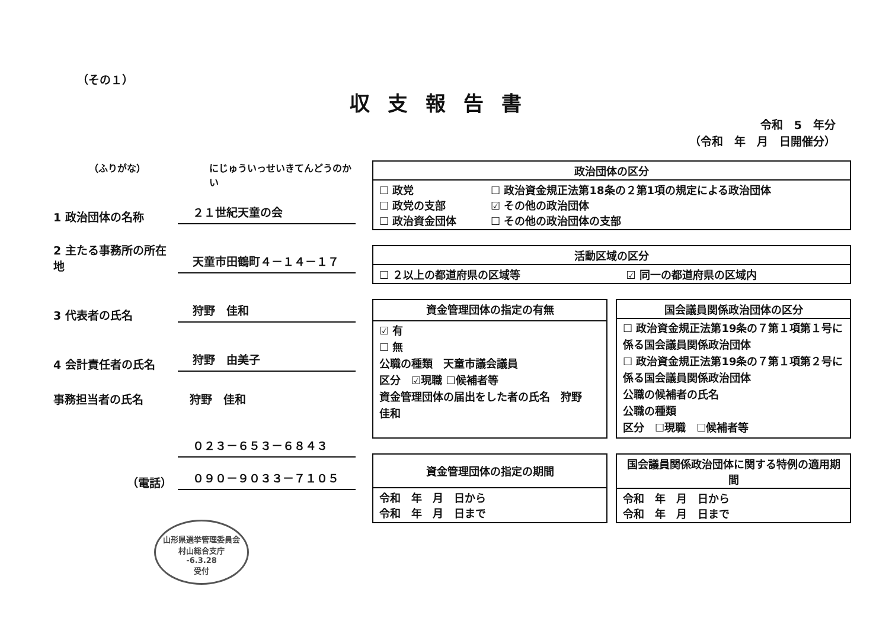（その１）
収支報告書
令和　5　年分
（令和　年　月　日開催分）
（ふりがな） にじゅういっせいきてんどうのかい
1 政治団体の名称 ２１世紀天童の会
2 主たる事務所の所在地 天童市田鶴町４－１４－１７
3 代表者の氏名 狩野　佳和
4 会計責任者の氏名 狩野　由美子
事務担当者の氏名 狩野　佳和
０２３－６５３－６８４３
（電話） ０９０－９０３３－７１０５
山形県選挙管理委員会
村山総合支庁
-6.3.28
受付
| 政治団体の区分 | |
| --- | --- |
| ☐ 政党 ☐ 政党の支部 ☐ 政治資金団体 | ☐ 政治資金規正法第18条の２第1項の規定による政治団体 ☑ その他の政治団体 ☐ その他の政治団体の支部 |
| 活動区域の区分 | |
| --- | --- |
| ☐ ２以上の都道府県の区域等 | ☑ 同一の都道府県の区域内 |
| 資金管理団体の指定の有無 |
| --- |
| ☑ 有 ☐ 無 公職の種類 天童市議会議員 区分 ☑現職 ☐候補者等 資金管理団体の届出をした者の氏名 狩野 佳和 |
| 国会議員関係政治団体の区分 |
| --- |
| ☐ 政治資金規正法第19条の７第１項第１号に係る国会議員関係政治団体 ☐ 政治資金規正法第19条の７第１項第２号に係る国会議員関係政治団体 公職の候補者の氏名 公職の種類 区分 ☐現職 ☐候補者等 |
| 資金管理団体の指定の期間 |
| --- |
| 令和 年 月 日から 令和 年 月 日まで |
| 国会議員関係政治団体に関する特例の適用期間 |
| --- |
| 令和 年 月 日から 令和 年 月 日まで |